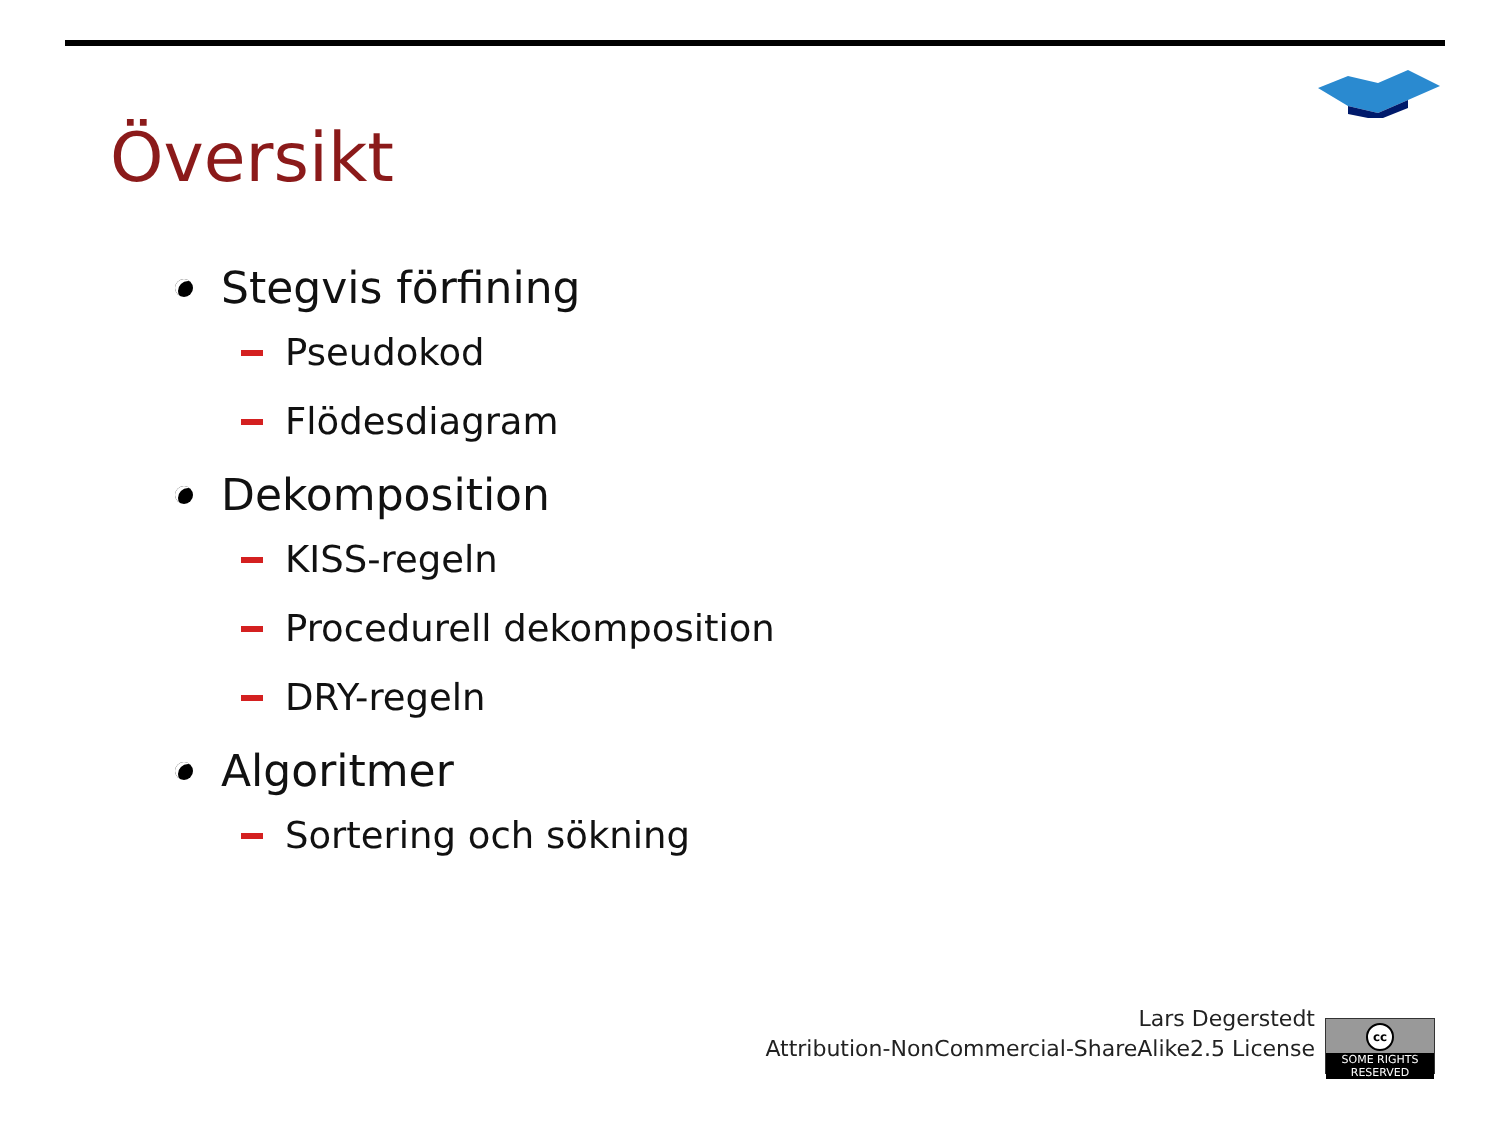Översikt
Stegvis förfining
Pseudokod
Flödesdiagram
Dekomposition
KISS-regeln
Procedurell dekomposition
DRY-regeln
Algoritmer
Sortering och sökning
Lars Degerstedt
Attribution-NonCommercial-ShareAlike2.5 License
cc
SOME RIGHTS RESERVED